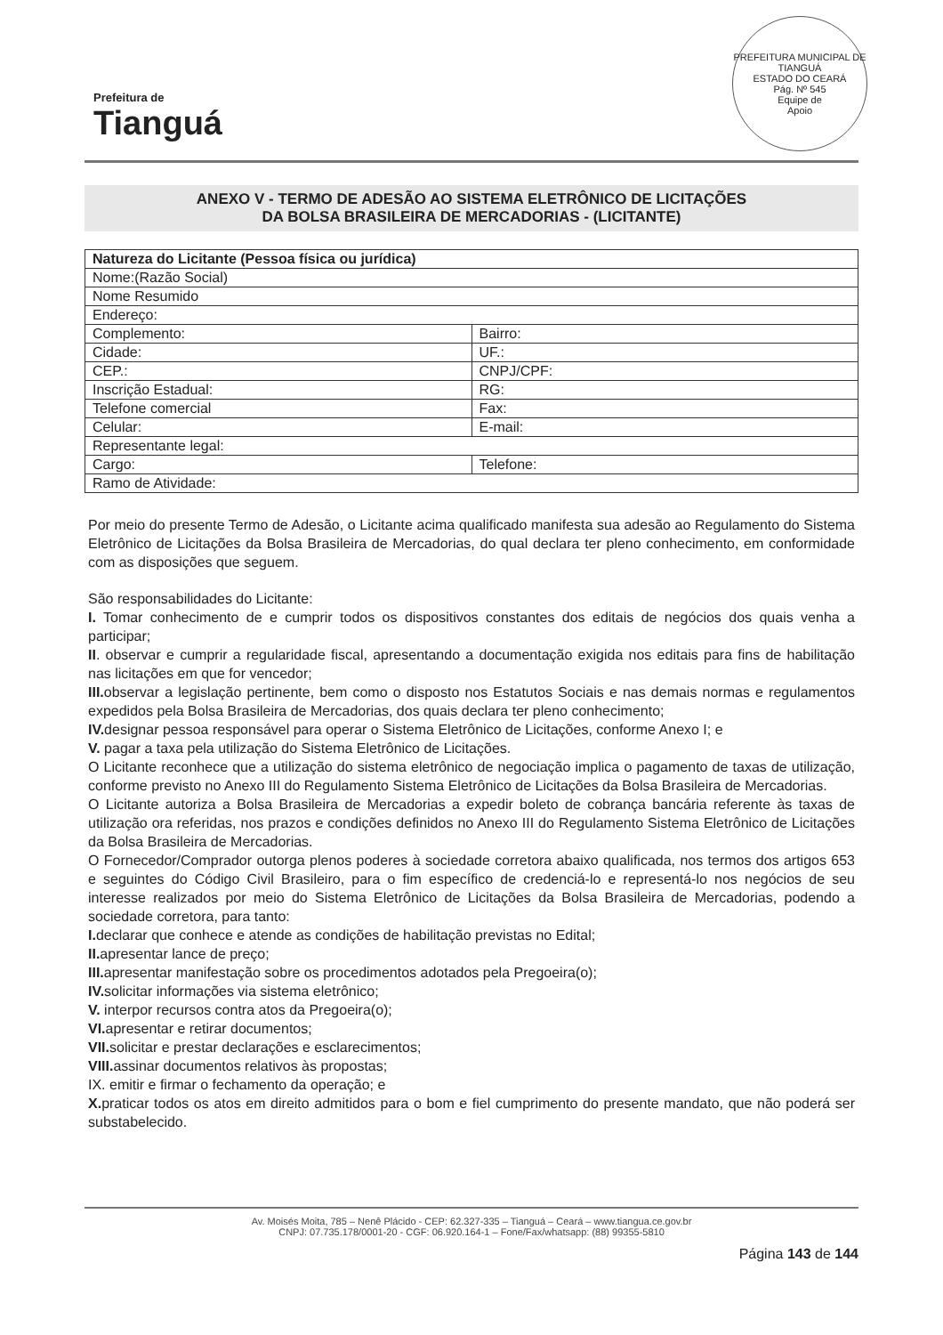Prefeitura de
Tianguá
PREFEITURA MUNICIPAL DE TIANGUÁ
ESTADO DO CEARÁ
Pág. Nº 545
Equipe de
Apoio
ANEXO V - TERMO DE ADESÃO AO SISTEMA ELETRÔNICO DE LICITAÇÕES
DA BOLSA BRASILEIRA DE MERCADORIAS - (LICITANTE)
| Natureza do Licitante (Pessoa física ou jurídica) | |
| --- | --- |
| Nome:(Razão Social) | |
| Nome Resumido | |
| Endereço: | |
| Complemento: | Bairro: |
| Cidade: | UF.: |
| CEP.: | CNPJ/CPF: |
| Inscrição Estadual: | RG: |
| Telefone comercial | Fax: |
| Celular: | E-mail: |
| Representante legal: | |
| Cargo: | Telefone: |
| Ramo de Atividade: | |
Por meio do presente Termo de Adesão, o Licitante acima qualificado manifesta sua adesão ao Regulamento do Sistema Eletrônico de Licitações da Bolsa Brasileira de Mercadorias, do qual declara ter pleno conhecimento, em conformidade com as disposições que seguem.
São responsabilidades do Licitante:
I. Tomar conhecimento de e cumprir todos os dispositivos constantes dos editais de negócios dos quais venha a participar;
II. observar e cumprir a regularidade fiscal, apresentando a documentação exigida nos editais para fins de habilitação nas licitações em que for vencedor;
III. observar a legislação pertinente, bem como o disposto nos Estatutos Sociais e nas demais normas e regulamentos expedidos pela Bolsa Brasileira de Mercadorias, dos quais declara ter pleno conhecimento;
IV. designar pessoa responsável para operar o Sistema Eletrônico de Licitações, conforme Anexo I; e
V. pagar a taxa pela utilização do Sistema Eletrônico de Licitações.
O Licitante reconhece que a utilização do sistema eletrônico de negociação implica o pagamento de taxas de utilização, conforme previsto no Anexo III do Regulamento Sistema Eletrônico de Licitações da Bolsa Brasileira de Mercadorias.
O Licitante autoriza a Bolsa Brasileira de Mercadorias a expedir boleto de cobrança bancária referente às taxas de utilização ora referidas, nos prazos e condições definidos no Anexo III do Regulamento Sistema Eletrônico de Licitações da Bolsa Brasileira de Mercadorias.
O Fornecedor/Comprador outorga plenos poderes à sociedade corretora abaixo qualificada, nos termos dos artigos 653 e seguintes do Código Civil Brasileiro, para o fim específico de credenciá-lo e representá-lo nos negócios de seu interesse realizados por meio do Sistema Eletrônico de Licitações da Bolsa Brasileira de Mercadorias, podendo a sociedade corretora, para tanto:
I. declarar que conhece e atende as condições de habilitação previstas no Edital;
II. apresentar lance de preço;
III. apresentar manifestação sobre os procedimentos adotados pela Pregoeira(o);
IV. solicitar informações via sistema eletrônico;
V. interpor recursos contra atos da Pregoeira(o);
VI. apresentar e retirar documentos;
VII. solicitar e prestar declarações e esclarecimentos;
VIII. assinar documentos relativos às propostas;
IX. emitir e firmar o fechamento da operação; e
X. praticar todos os atos em direito admitidos para o bom e fiel cumprimento do presente mandato, que não poderá ser substabelecido.
Av. Moisés Moita, 785 – Nenê Plácido - CEP: 62.327-335 – Tianguá – Ceará – www.tiangua.ce.gov.br
CNPJ: 07.735.178/0001-20 - CGF: 06.920.164-1 – Fone/Fax/whatsapp: (88) 99355-5810
Página 143 de 144